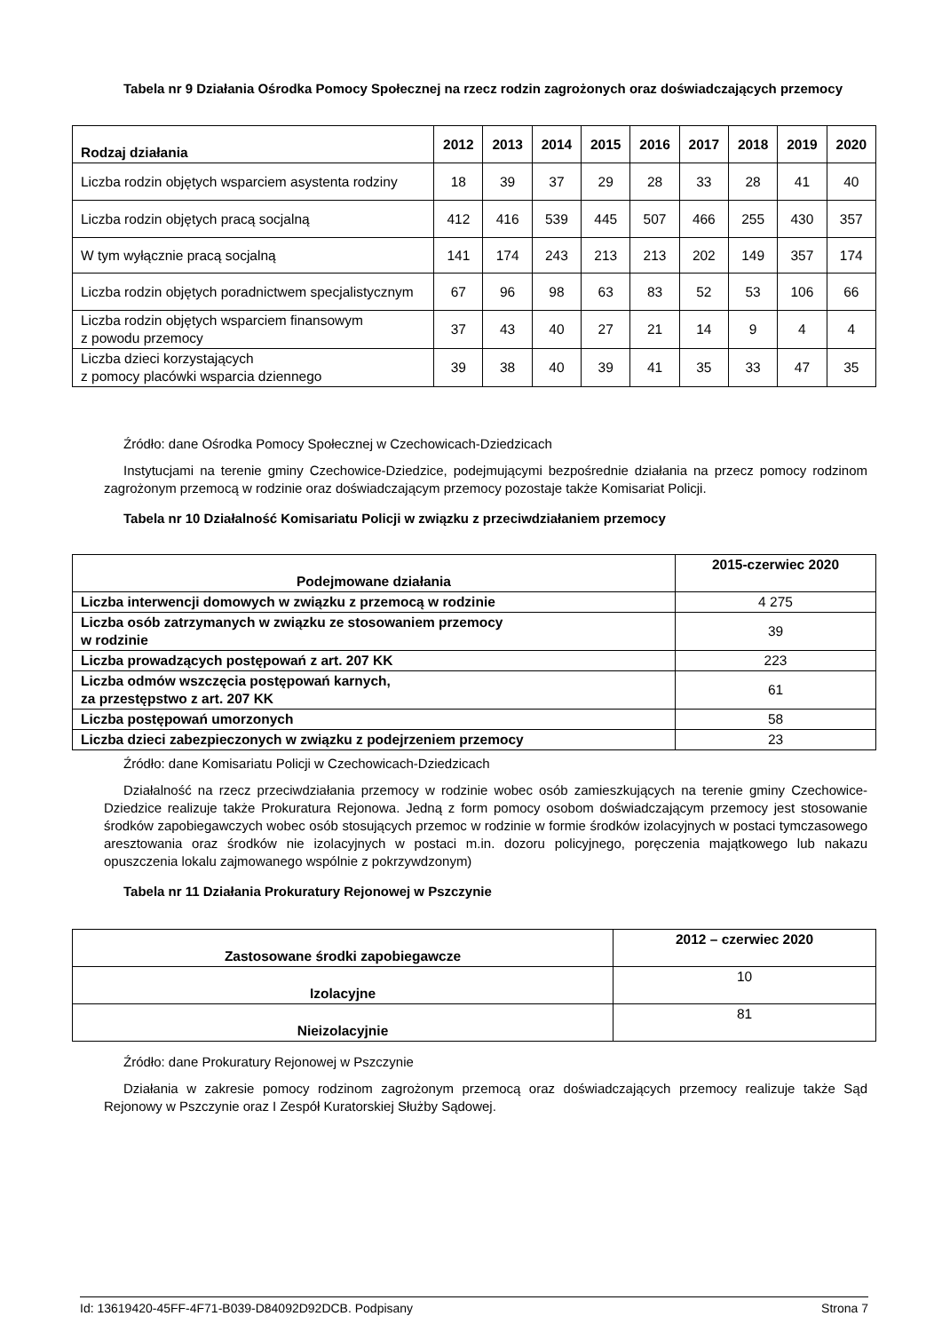Tabela nr 9 Działania Ośrodka Pomocy Społecznej na rzecz rodzin zagrożonych oraz doświadczających przemocy
| Rodzaj działania | 2012 | 2013 | 2014 | 2015 | 2016 | 2017 | 2018 | 2019 | 2020 |
| --- | --- | --- | --- | --- | --- | --- | --- | --- | --- |
| Liczba rodzin objętych wsparciem asystenta rodziny | 18 | 39 | 37 | 29 | 28 | 33 | 28 | 41 | 40 |
| Liczba rodzin objętych pracą socjalną | 412 | 416 | 539 | 445 | 507 | 466 | 255 | 430 | 357 |
| W tym wyłącznie pracą socjalną | 141 | 174 | 243 | 213 | 213 | 202 | 149 | 357 | 174 |
| Liczba rodzin objętych poradnictwem specjalistycznym | 67 | 96 | 98 | 63 | 83 | 52 | 53 | 106 | 66 |
| Liczba rodzin objętych wsparciem finansowym z powodu przemocy | 37 | 43 | 40 | 27 | 21 | 14 | 9 | 4 | 4 |
| Liczba dzieci korzystających z pomocy placówki wsparcia dziennego | 39 | 38 | 40 | 39 | 41 | 35 | 33 | 47 | 35 |
Źródło: dane Ośrodka Pomocy Społecznej w Czechowicach-Dziedzicach
Instytucjami na terenie gminy Czechowice-Dziedzice, podejmującymi bezpośrednie działania na przecz pomocy rodzinom zagrożonym przemocą w rodzinie oraz doświadczającym przemocy pozostaje także Komisariat Policji.
Tabela nr 10 Działalność Komisariatu Policji w związku z przeciwdziałaniem przemocy
| Podejmowane działania | 2015-czerwiec 2020 |
| --- | --- |
| Liczba interwencji domowych w związku z przemocą w rodzinie | 4 275 |
| Liczba osób zatrzymanych w związku ze stosowaniem przemocy w rodzinie | 39 |
| Liczba prowadzących postępowań z art. 207 KK | 223 |
| Liczba odmów wszczęcia postępowań karnych, za przestępstwo z art. 207 KK | 61 |
| Liczba postępowań umorzonych | 58 |
| Liczba dzieci zabezpieczonych w związku z podejrzeniem przemocy | 23 |
Źródło: dane Komisariatu Policji w Czechowicach-Dziedzicach
Działalność na rzecz przeciwdziałania przemocy w rodzinie wobec osób zamieszkujących na terenie gminy Czechowice-Dziedzice realizuje także Prokuratura Rejonowa. Jedną z form pomocy osobom doświadczającym przemocy jest stosowanie środków zapobiegawczych wobec osób stosujących przemoc w rodzinie w formie środków izolacyjnych w postaci tymczasowego aresztowania oraz środków nie izolacyjnych w postaci m.in. dozoru policyjnego, poręczenia majątkowego lub nakazu opuszczenia lokalu zajmowanego wspólnie z pokrzywdzonym)
Tabela nr 11 Działania Prokuratury Rejonowej w Pszczynie
| Zastosowane środki zapobiegawcze | 2012 – czerwiec 2020 |
| --- | --- |
| Izolacyjne | 10 |
| Nieizolacyjnie | 81 |
Źródło: dane Prokuratury Rejonowej w Pszczynie
Działania w zakresie pomocy rodzinom zagrożonym przemocą oraz doświadczających przemocy realizuje także Sąd Rejonowy w Pszczynie oraz I Zespół Kuratorskiej Służby Sądowej.
Id: 13619420-45FF-4F71-B039-D84092D92DCB. Podpisany Strona 7